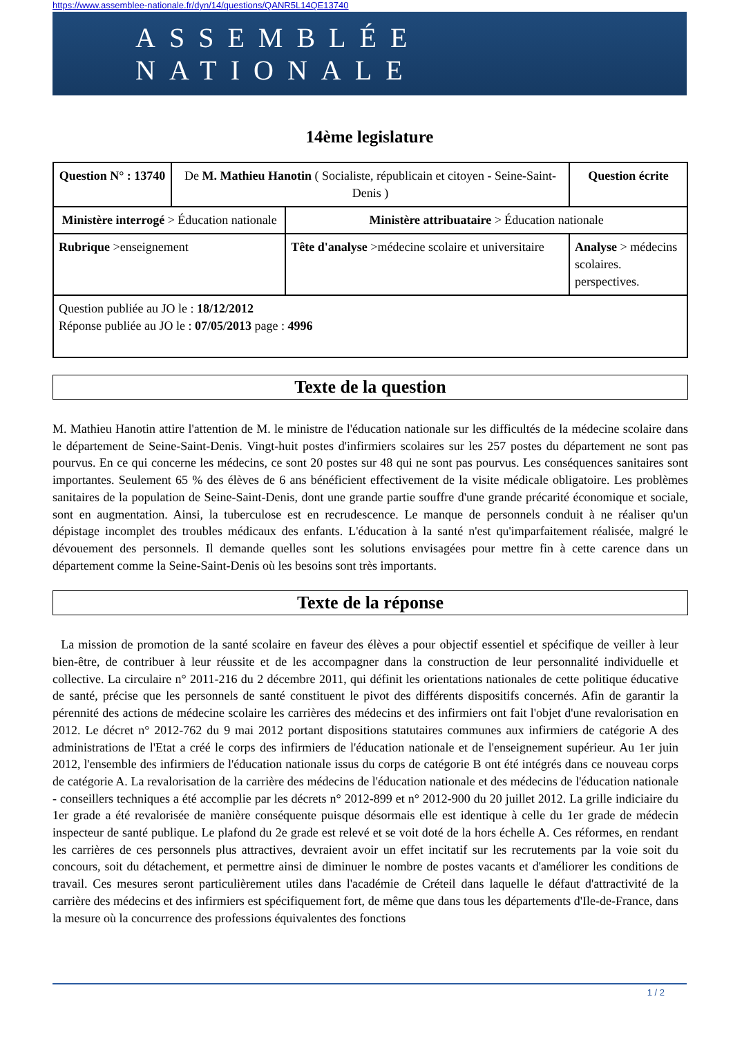https://www.assemblee-nationale.fr/dyn/14/questions/QANR5L14QE13740
ASSEMBLÉE NATIONALE
14ème legislature
| Question N° : 13740 | De M. Mathieu Hanotin ( Socialiste, républicain et citoyen - Seine-Saint-Denis ) | | Question écrite |
| Ministère interrogé > Éducation nationale | | Ministère attribuataire > Éducation nationale | |
| Rubrique >enseignement | | Tête d'analyse >médecine scolaire et universitaire | Analyse > médecins scolaires. perspectives. |
| Question publiée au JO le : 18/12/2012 Réponse publiée au JO le : 07/05/2013 page : 4996 | | | |
Texte de la question
M. Mathieu Hanotin attire l'attention de M. le ministre de l'éducation nationale sur les difficultés de la médecine scolaire dans le département de Seine-Saint-Denis. Vingt-huit postes d'infirmiers scolaires sur les 257 postes du département ne sont pas pourvus. En ce qui concerne les médecins, ce sont 20 postes sur 48 qui ne sont pas pourvus. Les conséquences sanitaires sont importantes. Seulement 65 % des élèves de 6 ans bénéficient effectivement de la visite médicale obligatoire. Les problèmes sanitaires de la population de Seine-Saint-Denis, dont une grande partie souffre d'une grande précarité économique et sociale, sont en augmentation. Ainsi, la tuberculose est en recrudescence. Le manque de personnels conduit à ne réaliser qu'un dépistage incomplet des troubles médicaux des enfants. L'éducation à la santé n'est qu'imparfaitement réalisée, malgré le dévouement des personnels. Il demande quelles sont les solutions envisagées pour mettre fin à cette carence dans un département comme la Seine-Saint-Denis où les besoins sont très importants.
Texte de la réponse
La mission de promotion de la santé scolaire en faveur des élèves a pour objectif essentiel et spécifique de veiller à leur bien-être, de contribuer à leur réussite et de les accompagner dans la construction de leur personnalité individuelle et collective. La circulaire n° 2011-216 du 2 décembre 2011, qui définit les orientations nationales de cette politique éducative de santé, précise que les personnels de santé constituent le pivot des différents dispositifs concernés. Afin de garantir la pérennité des actions de médecine scolaire les carrières des médecins et des infirmiers ont fait l'objet d'une revalorisation en 2012. Le décret n° 2012-762 du 9 mai 2012 portant dispositions statutaires communes aux infirmiers de catégorie A des administrations de l'Etat a créé le corps des infirmiers de l'éducation nationale et de l'enseignement supérieur. Au 1er juin 2012, l'ensemble des infirmiers de l'éducation nationale issus du corps de catégorie B ont été intégrés dans ce nouveau corps de catégorie A. La revalorisation de la carrière des médecins de l'éducation nationale et des médecins de l'éducation nationale - conseillers techniques a été accomplie par les décrets n° 2012-899 et n° 2012-900 du 20 juillet 2012. La grille indiciaire du 1er grade a été revalorisée de manière conséquente puisque désormais elle est identique à celle du 1er grade de médecin inspecteur de santé publique. Le plafond du 2e grade est relevé et se voit doté de la hors échelle A. Ces réformes, en rendant les carrières de ces personnels plus attractives, devraient avoir un effet incitatif sur les recrutements par la voie soit du concours, soit du détachement, et permettre ainsi de diminuer le nombre de postes vacants et d'améliorer les conditions de travail. Ces mesures seront particulièrement utiles dans l'académie de Créteil dans laquelle le défaut d'attractivité de la carrière des médecins et des infirmiers est spécifiquement fort, de même que dans tous les départements d'Ile-de-France, dans la mesure où la concurrence des professions équivalentes des fonctions
1 / 2